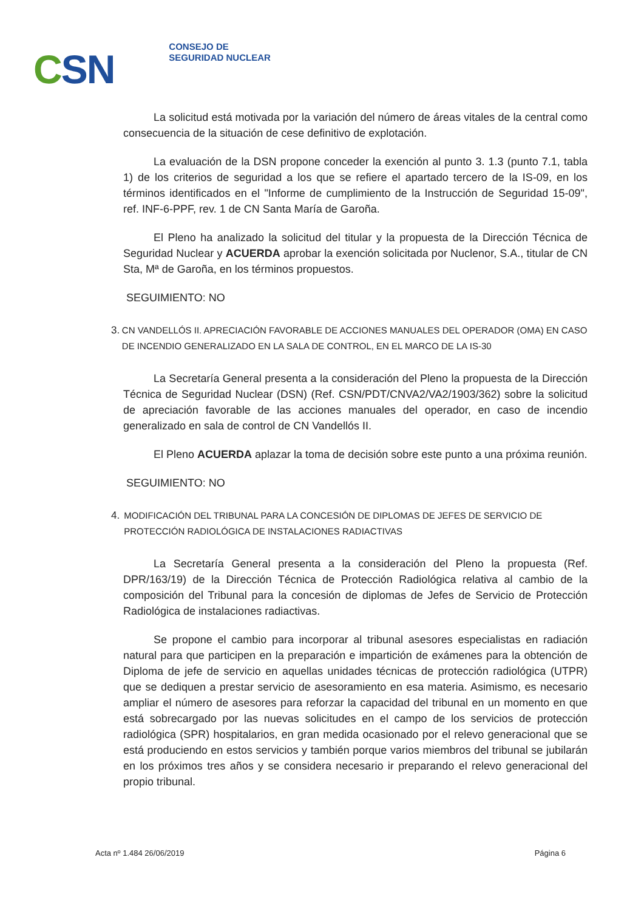CSN
CONSEJO DE
SEGURIDAD NUCLEAR
La solicitud está motivada por la variación del número de áreas vitales de la central como consecuencia de la situación de cese definitivo de explotación.
La evaluación de la DSN propone conceder la exención al punto 3. 1.3 (punto 7.1, tabla 1) de los criterios de seguridad a los que se refiere el apartado tercero de la IS-09, en los términos identificados en el "Informe de cumplimiento de la Instrucción de Seguridad 15-09", ref. INF-6-PPF, rev. 1 de CN Santa María de Garoña.
El Pleno ha analizado la solicitud del titular y la propuesta de la Dirección Técnica de Seguridad Nuclear y ACUERDA aprobar la exención solicitada por Nuclenor, S.A., titular de CN Sta, Mª de Garoña, en los términos propuestos.
SEGUIMIENTO: NO
3. CN VANDELLÓS II. APRECIACIÓN FAVORABLE DE ACCIONES MANUALES DEL OPERADOR (OMA) EN CASO DE INCENDIO GENERALIZADO EN LA SALA DE CONTROL, EN EL MARCO DE LA IS-30
La Secretaría General presenta a la consideración del Pleno la propuesta de la Dirección Técnica de Seguridad Nuclear (DSN) (Ref. CSN/PDT/CNVA2/VA2/1903/362) sobre la solicitud de apreciación favorable de las acciones manuales del operador, en caso de incendio generalizado en sala de control de CN Vandellós II.
El Pleno ACUERDA aplazar la toma de decisión sobre este punto a una próxima reunión.
SEGUIMIENTO: NO
4. MODIFICACIÓN DEL TRIBUNAL PARA LA CONCESIÓN DE DIPLOMAS DE JEFES DE SERVICIO DE PROTECCIÓN RADIOLÓGICA DE INSTALACIONES RADIACTIVAS
La Secretaría General presenta a la consideración del Pleno la propuesta (Ref. DPR/163/19) de la Dirección Técnica de Protección Radiológica relativa al cambio de la composición del Tribunal para la concesión de diplomas de Jefes de Servicio de Protección Radiológica de instalaciones radiactivas.
Se propone el cambio para incorporar al tribunal asesores especialistas en radiación natural para que participen en la preparación e impartición de exámenes para la obtención de Diploma de jefe de servicio en aquellas unidades técnicas de protección radiológica (UTPR) que se dediquen a prestar servicio de asesoramiento en esa materia. Asimismo, es necesario ampliar el número de asesores para reforzar la capacidad del tribunal en un momento en que está sobrecargado por las nuevas solicitudes en el campo de los servicios de protección radiológica (SPR) hospitalarios, en gran medida ocasionado por el relevo generacional que se está produciendo en estos servicios y también porque varios miembros del tribunal se jubilarán en los próximos tres años y se considera necesario ir preparando el relevo generacional del propio tribunal.
Acta nº 1.484 26/06/2019 Página 6